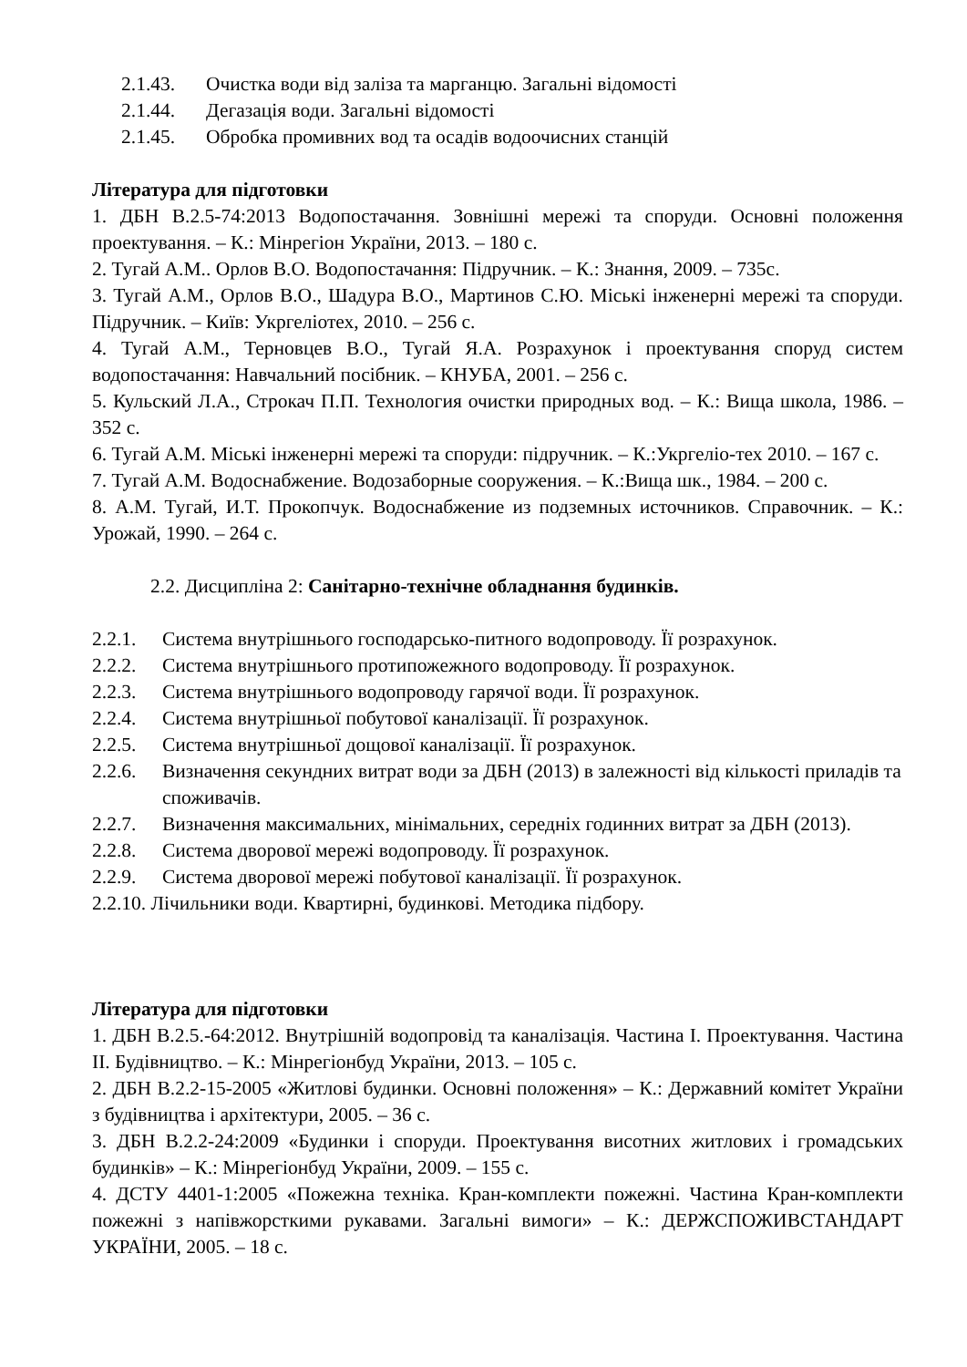2.1.43. Очистка води від заліза та марганцю. Загальні відомості
2.1.44. Дегазація води. Загальні відомості
2.1.45. Обробка промивних вод та осадів водоочисних станцій
Література для підготовки
1. ДБН В.2.5-74:2013 Водопостачання. Зовнішні мережі та споруди. Основні положення проектування. – К.: Мінрегіон України, 2013. – 180 с.
2. Тугай А.М.. Орлов В.О. Водопостачання: Підручник. – К.: Знання, 2009. – 735с.
3. Тугай А.М., Орлов В.О., Шадура В.О., Мартинов С.Ю. Міські інженерні мережі та споруди. Підручник. – Київ: Укргеліотех, 2010. – 256 с.
4. Тугай А.М., Терновцев В.О., Тугай Я.А. Розрахунок і проектування споруд систем водопостачання: Навчальний посібник. – КНУБА, 2001. – 256 с.
5. Кульский Л.А., Строкач П.П. Технология очистки природных вод. – К.: Вища школа, 1986. – 352 с.
6. Тугай А.М. Міські інженерні мережі та споруди: підручник. – К.:Укргеліо-тех 2010. – 167 с.
7. Тугай А.М. Водоснабжение. Водозаборные сооружения. – К.:Вища шк., 1984. – 200 с.
8. А.М. Тугай, И.Т. Прокопчук. Водоснабжение из подземных источников. Справочник. – К.: Урожай, 1990. – 264 с.
2.2. Дисципліна 2: Санітарно-технічне обладнання будинків.
2.2.1. Система внутрішнього господарсько-питного водопроводу. Її розрахунок.
2.2.2. Система внутрішнього протипожежного водопроводу. Її розрахунок.
2.2.3. Система внутрішнього водопроводу гарячої води. Її розрахунок.
2.2.4. Система внутрішньої побутової каналізації. Її розрахунок.
2.2.5. Система внутрішньої дощової каналізації. Її розрахунок.
2.2.6. Визначення секундних витрат води за ДБН (2013) в залежності від кількості приладів та споживачів.
2.2.7. Визначення максимальних, мінімальних, середніх годинних витрат за ДБН (2013).
2.2.8. Система дворової мережі водопроводу. Її розрахунок.
2.2.9. Система дворової мережі побутової каналізації. Її розрахунок.
2.2.10. Лічильники води. Квартирні, будинкові. Методика підбору.
Література для підготовки
1. ДБН В.2.5.-64:2012. Внутрішній водопровід та каналізація. Частина І. Проектування. Частина ІІ. Будівництво. – К.: Мінрегіонбуд України, 2013. – 105 с.
2. ДБН В.2.2-15-2005 «Житлові будинки. Основні положення» – К.: Державний комітет України з будівництва і архітектури, 2005. – 36 с.
3. ДБН В.2.2-24:2009 «Будинки і споруди. Проектування висотних житлових і громадських будинків» – К.: Мінрегіонбуд України, 2009. – 155 с.
4. ДСТУ 4401-1:2005 «Пожежна техніка. Кран-комплекти пожежні. Частина Кран-комплекти пожежні з напівжорсткими рукавами. Загальні вимоги» – К.: ДЕРЖСПОЖИВСТАНДАРТ УКРАЇНИ, 2005. – 18 с.